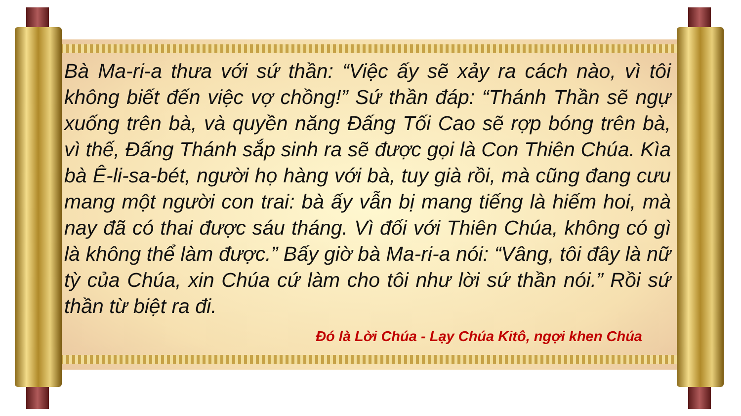Bà Ma-ri-a thưa với sứ thần: “Việc ấy sẽ xảy ra cách nào, vì tôi không biết đến việc vợ chồng!” Sứ thần đáp: “Thánh Thần sẽ ngự xuống trên bà, và quyền năng Đấng Tối Cao sẽ rợp bóng trên bà, vì thế, Đấng Thánh sắp sinh ra sẽ được gọi là Con Thiên Chúa. Kìa bà Ê-li-sa-bét, người họ hàng với bà, tuy già rồi, mà cũng đang cưu mang một người con trai: bà ấy vẫn bị mang tiếng là hiếm hoi, mà nay đã có thai được sáu tháng. Vì đối với Thiên Chúa, không có gì là không thể làm được.” Bấy giờ bà Ma-ri-a nói: “Vâng, tôi đây là nữ tỳ của Chúa, xin Chúa cứ làm cho tôi như lời sứ thần nói.” Rồi sứ thần từ biệt ra đi.
Đó là Lời Chúa - Lạy Chúa Kitô, ngợi khen Chúa